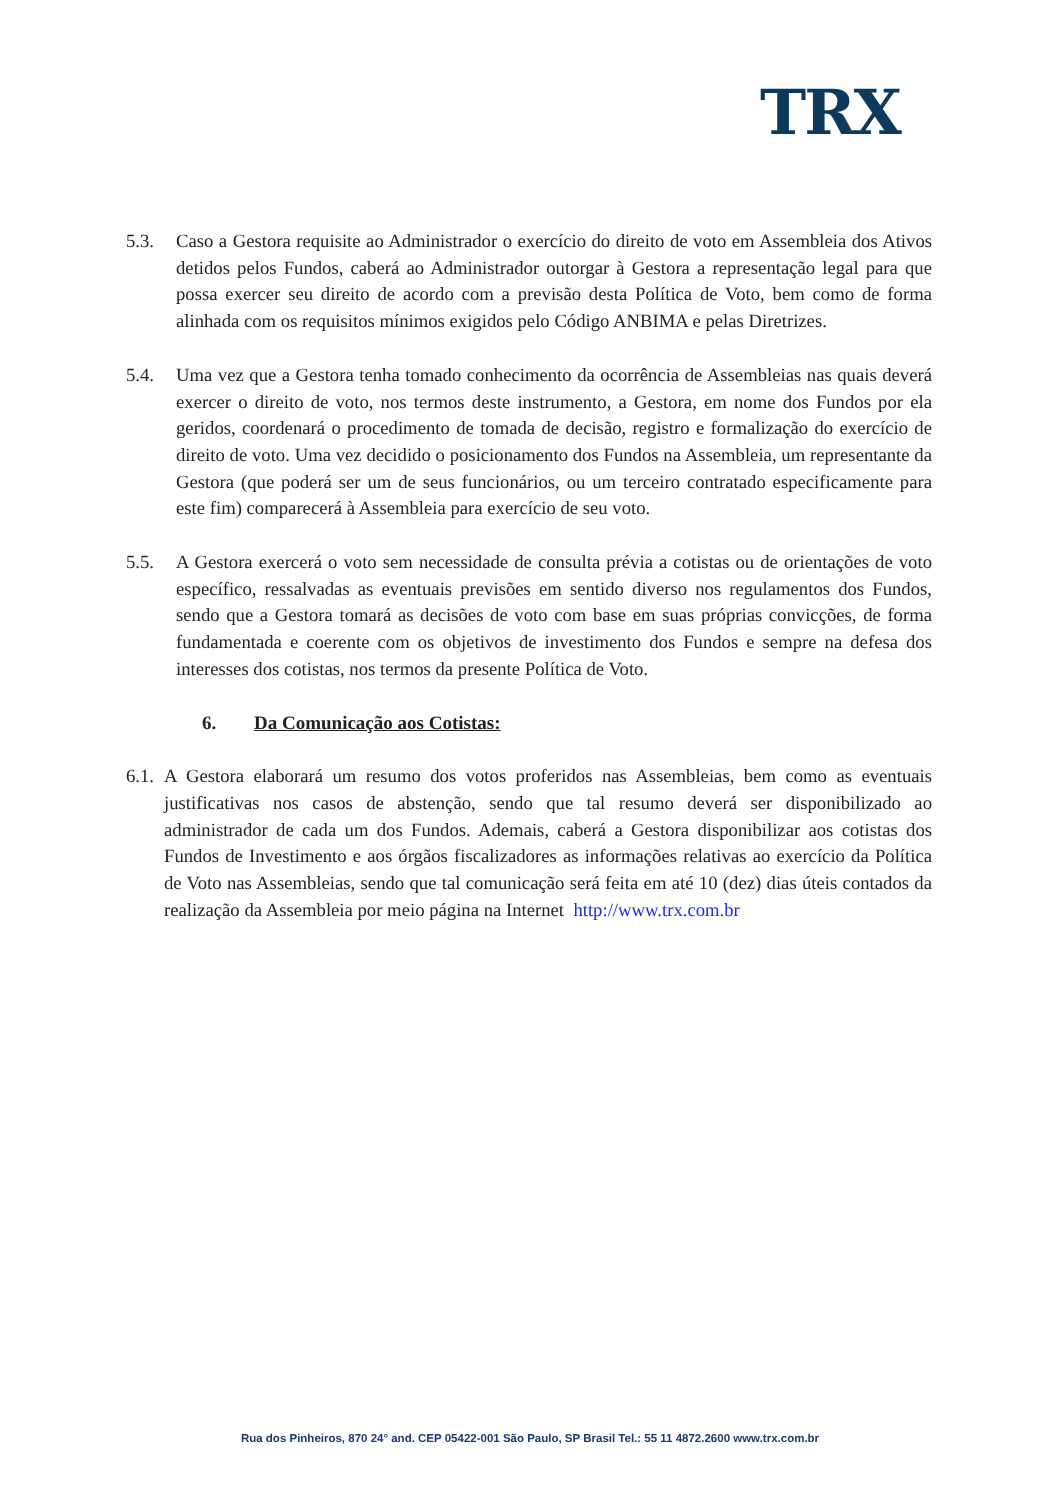TRX
5.3. Caso a Gestora requisite ao Administrador o exercício do direito de voto em Assembleia dos Ativos detidos pelos Fundos, caberá ao Administrador outorgar à Gestora a representação legal para que possa exercer seu direito de acordo com a previsão desta Política de Voto, bem como de forma alinhada com os requisitos mínimos exigidos pelo Código ANBIMA e pelas Diretrizes.
5.4. Uma vez que a Gestora tenha tomado conhecimento da ocorrência de Assembleias nas quais deverá exercer o direito de voto, nos termos deste instrumento, a Gestora, em nome dos Fundos por ela geridos, coordenará o procedimento de tomada de decisão, registro e formalização do exercício de direito de voto. Uma vez decidido o posicionamento dos Fundos na Assembleia, um representante da Gestora (que poderá ser um de seus funcionários, ou um terceiro contratado especificamente para este fim) comparecerá à Assembleia para exercício de seu voto.
5.5. A Gestora exercerá o voto sem necessidade de consulta prévia a cotistas ou de orientações de voto específico, ressalvadas as eventuais previsões em sentido diverso nos regulamentos dos Fundos, sendo que a Gestora tomará as decisões de voto com base em suas próprias convicções, de forma fundamentada e coerente com os objetivos de investimento dos Fundos e sempre na defesa dos interesses dos cotistas, nos termos da presente Política de Voto.
6. Da Comunicação aos Cotistas:
6.1.
A Gestora elaborará um resumo dos votos proferidos nas Assembleias, bem como as eventuais justificativas nos casos de abstenção, sendo que tal resumo deverá ser disponibilizado ao administrador de cada um dos Fundos. Ademais, caberá a Gestora disponibilizar aos cotistas dos Fundos de Investimento e aos órgãos fiscalizadores as informações relativas ao exercício da Política de Voto nas Assembleias, sendo que tal comunicação será feita em até 10 (dez) dias úteis contados da realização da Assembleia por meio página na Internet http://www.trx.com.br
Rua dos Pinheiros, 870 24° and. CEP 05422-001 São Paulo, SP Brasil Tel.: 55 11 4872.2600 www.trx.com.br